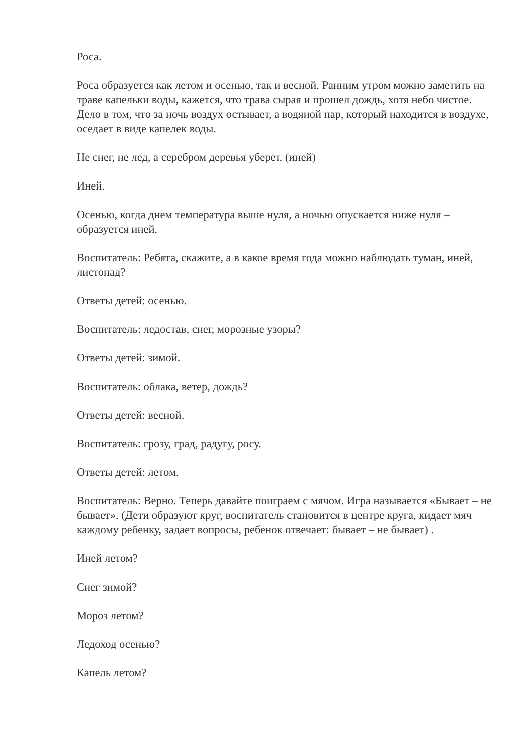Роса.
Роса образуется как летом и осенью, так и весной. Ранним утром можно заметить на траве капельки воды, кажется, что трава сырая и прошел дождь, хотя небо чистое. Дело в том, что за ночь воздух остывает, а водяной пар, который находится в воздухе, оседает в виде капелек воды.
Не снег, не лед, а серебром деревья уберет. (иней)
Иней.
Осенью, когда днем температура выше нуля, а ночью опускается ниже нуля – образуется иней.
Воспитатель: Ребята, скажите, а в какое время года можно наблюдать туман, иней, листопад?
Ответы детей: осенью.
Воспитатель: ледостав, снег, морозные узоры?
Ответы детей: зимой.
Воспитатель: облака, ветер, дождь?
Ответы детей: весной.
Воспитатель: грозу, град, радугу, росу.
Ответы детей: летом.
Воспитатель: Верно. Теперь давайте поиграем с мячом. Игра называется «Бывает – не бывает». (Дети образуют круг, воспитатель становится в центре круга, кидает мяч каждому ребенку, задает вопросы, ребенок отвечает: бывает – не бывает) .
Иней летом?
Снег зимой?
Мороз летом?
Ледоход осенью?
Капель летом?